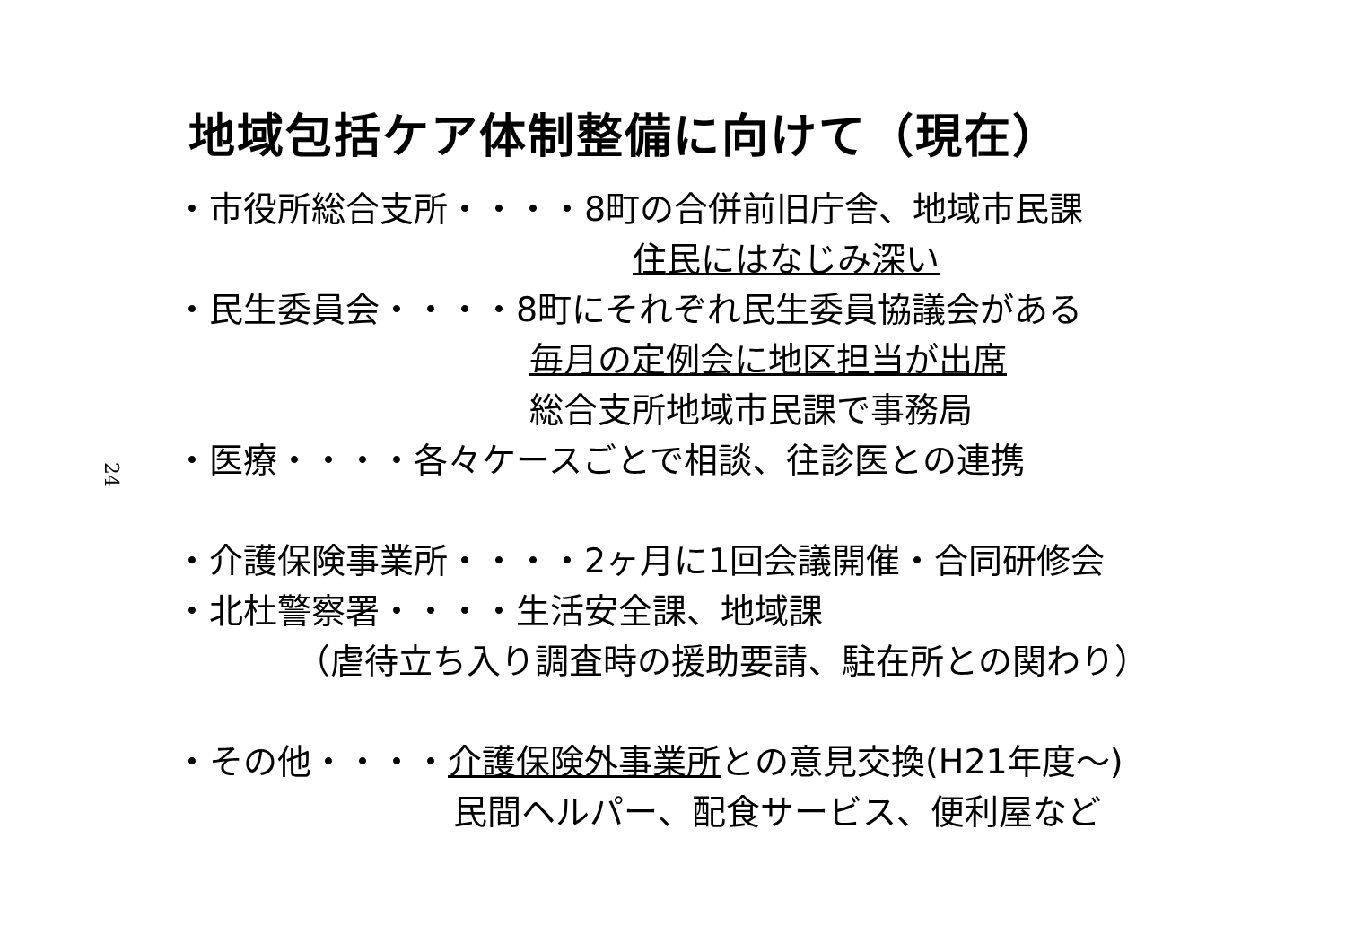24
地域包括ケア体制整備に向けて（現在）
・市役所総合支所・・・・8町の合併前旧庁舎、地域市民課
住民にはなじみ深い
・民生委員会・・・・8町にそれぞれ民生委員協議会がある
毎月の定例会に地区担当が出席
総合支所地域市民課で事務局
・医療・・・・各々ケースごとで相談、往診医との連携
・介護保険事業所・・・・2ヶ月に1回会議開催・合同研修会
・北杜警察署・・・・生活安全課、地域課
（虐待立ち入り調査時の援助要請、駐在所との関わり）
・その他・・・・介護保険外事業所との意見交換(H21年度～)
民間ヘルパー、配食サービス、便利屋など